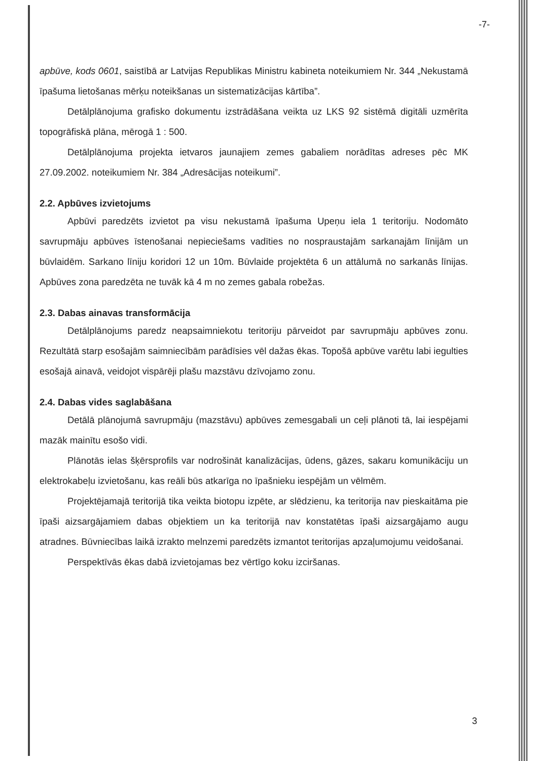-7-
apbūve, kods 0601, saistībā ar Latvijas Republikas Ministru kabineta noteikumiem Nr. 344 „Nekustamā īpašuma lietošanas mērķu noteikšanas un sistematizācijas kārtība”.
Detālplānojuma grafisko dokumentu izstrādāšana veikta uz LKS 92 sistēmā digitāli uzmērīta topogrāfiskā plāna, mērogā 1 : 500.
Detālplānojuma projekta ietvaros jaunajiem zemes gabaliem norādītas adreses pēc MK 27.09.2002. noteikumiem Nr. 384 „Adresācijas noteikumi”.
2.2. Apbūves izvietojums
Apbūvi paredzēts izvietot pa visu nekustamā īpašuma Upeņu iela 1 teritoriju. Nodomāto savrupmāju apbūves īstenošanai nepieciešams vadīties no nospraustajām sarkanajām līnijām un būvlaidēm. Sarkano līniju koridori 12 un 10m. Būvlaide projektēta 6 un attālumā no sarkanās līnijas. Apbūves zona paredzēta ne tuvāk kā 4 m no zemes gabala robežas.
2.3. Dabas ainavas transformācija
Detālplānojums paredz neapsaimniekotu teritoriju pārveidot par savrupmāju apbūves zonu. Rezultātā starp esošajām saimniecībām parādīsies vēl dažas ēkas. Topošā apbūve varētu labi iegulties esošajā ainavā, veidojot vispārēji plašu mazstāvu dzīvojamo zonu.
2.4. Dabas vides saglabāšana
Detālā plānojumā savrupmāju (mazstāvu) apbūves zemesgabali un ceļi plānoti tā, lai iespējami mazāk mainītu esošo vidi.
Plānotās ielas šķērsprofils var nodrošināt kanalizācijas, ūdens, gāzes, sakaru komunikāciju un elektrokabeļu izvietošanu, kas reāli būs atkarīga no īpašnieku iespējām un vēlmēm.
Projektējamajā teritorijā tika veikta biotopu izpēte, ar slēdzienu, ka teritorija nav pieskaitāma pie īpaši aizsargājamiem dabas objektiem un ka teritorijā nav konstatētas īpaši aizsargājamo augu atradnes. Būvniecības laikā izrakto melnzemi paredzēts izmantot teritorijas apzaļumojumu veidošanai.
Perspektīvās ēkas dabā izvietojamas bez vērtīgo koku izciršanas.
3